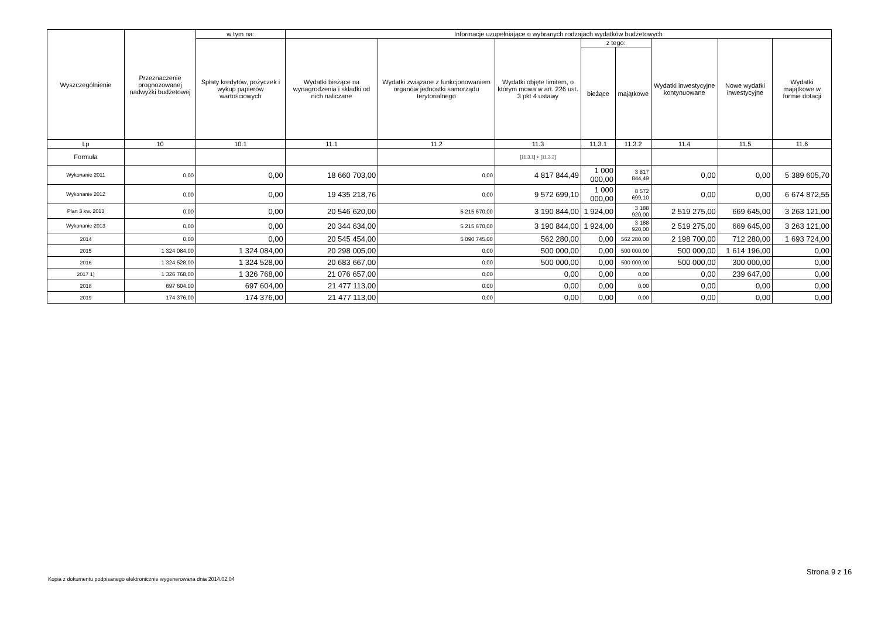| Wyszczególnienie | Przeznaczenie prognozowanej nadwyżki budżetowej | w tym na: | Informacje uzupełniające o wybranych rodzajach wydatków budżetowych | | | | | | | |
| --- | --- | --- | --- | --- | --- | --- | --- | --- | --- | --- |
| | | Spłaty kredytów, pożyczek i wykup papierów wartościowych | Wydatki bieżące na wynagrodzenia i składki od nich naliczane | Wydatki związane z funkcjonowaniem organów jednostki samorządu terytorialnego | Wydatki objęte limitem, o którym mowa w art. 226 ust. 3 pkt 4 ustawy | z tego: | | Wydatki inwestycyjne kontynuowane | Nowe wydatki inwestycyjne | Wydatki majątkowe w formie dotacji |
| | | | | | | bieżące | majątkowe | | | |
| Lp | 10 | 10.1 | 11.1 | 11.2 | 11.3 | 11.3.1 | 11.3.2 | 11.4 | 11.5 | 11.6 |
| Formuła | | | | | [11.3.1] + [11.3.2] | | | | | |
| Wykonanie 2011 | 0,00 | 0,00 | 18 660 703,00 | 0,00 | 4 817 844,49 | 1 000 000,00 | 3 817 844,49 | 0,00 | 0,00 | 5 389 605,70 |
| Wykonanie 2012 | 0,00 | 0,00 | 19 435 218,76 | 0,00 | 9 572 699,10 | 1 000 000,00 | 8 572 699,10 | 0,00 | 0,00 | 6 674 872,55 |
| Plan 3 kw. 2013 | 0,00 | 0,00 | 20 546 620,00 | 5 215 670,00 | 3 190 844,00 | 1 924,00 | 3 188 920,00 | 2 519 275,00 | 669 645,00 | 3 263 121,00 |
| Wykonanie 2013 | 0,00 | 0,00 | 20 344 634,00 | 5 215 670,00 | 3 190 844,00 | 1 924,00 | 3 188 920,00 | 2 519 275,00 | 669 645,00 | 3 263 121,00 |
| 2014 | 0,00 | 0,00 | 20 545 454,00 | 5 090 745,00 | 562 280,00 | 0,00 | 562 280,00 | 2 198 700,00 | 712 280,00 | 1 693 724,00 |
| 2015 | 1 324 084,00 | 1 324 084,00 | 20 298 005,00 | 0,00 | 500 000,00 | 0,00 | 500 000,00 | 500 000,00 | 1 614 196,00 | 0,00 |
| 2016 | 1 324 528,00 | 1 324 528,00 | 20 683 667,00 | 0,00 | 500 000,00 | 0,00 | 500 000,00 | 500 000,00 | 300 000,00 | 0,00 |
| 2017 1) | 1 326 768,00 | 1 326 768,00 | 21 076 657,00 | 0,00 | 0,00 | 0,00 | 0,00 | 0,00 | 239 647,00 | 0,00 |
| 2018 | 697 604,00 | 697 604,00 | 21 477 113,00 | 0,00 | 0,00 | 0,00 | 0,00 | 0,00 | 0,00 | 0,00 |
| 2019 | 174 376,00 | 174 376,00 | 21 477 113,00 | 0,00 | 0,00 | 0,00 | 0,00 | 0,00 | 0,00 | 0,00 |
Kopia z dokumentu podpisanego elektronicznie wygenerowana dnia 2014.02.04
Strona 9 z 16